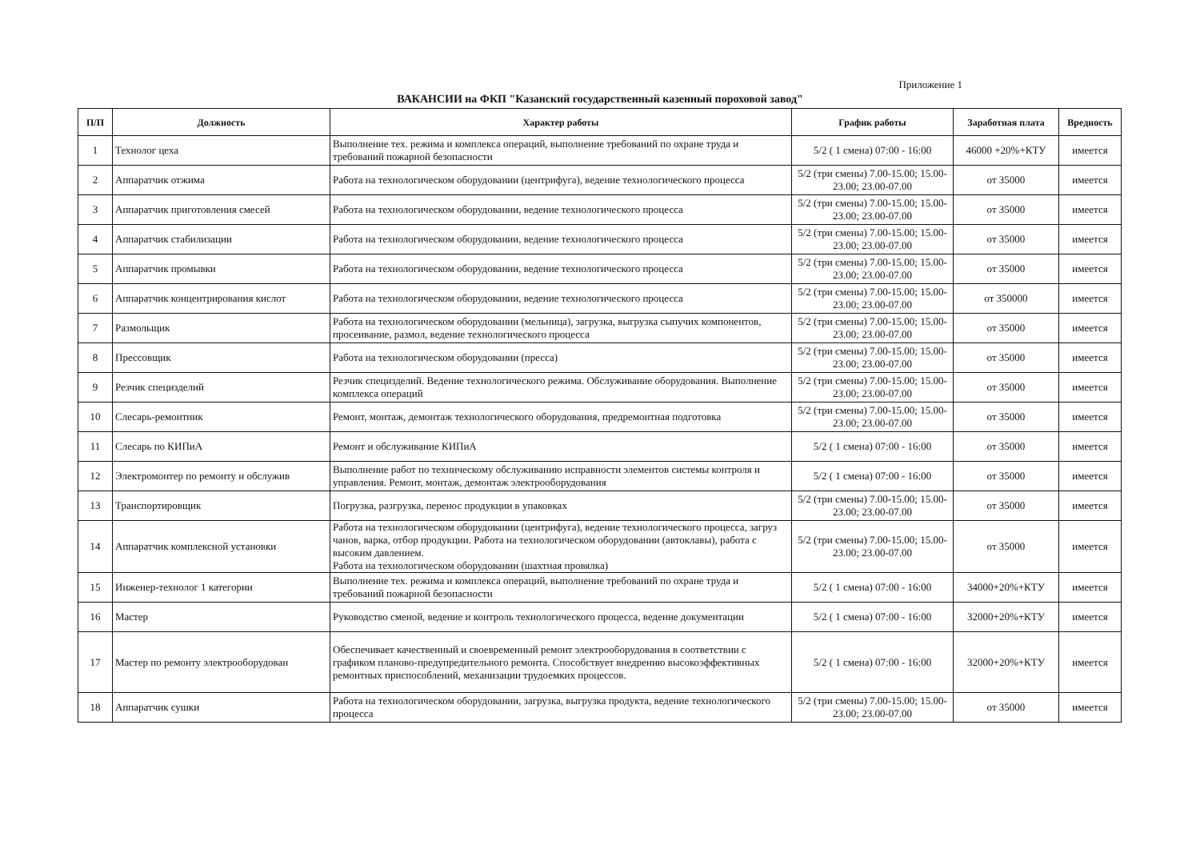Приложение 1
ВАКАНСИИ на ФКП "Казанский государственный казенный пороховой завод"
| П/П | Должность | Характер работы | График работы | Заработная плата | Вредность |
| --- | --- | --- | --- | --- | --- |
| 1 | Технолог цеха | Выполнение тех. режима и комплекса операций, выполнение требований по охране труда и требований пожарной безопасности | 5/2 ( 1 смена) 07:00 - 16:00 | 46000 +20%+КТУ | имеется |
| 2 | Аппаратчик отжима | Работа на технологическом оборудовании (центрифуга), ведение технологического процесса | 5/2 (три смены) 7.00-15.00; 15.00-23.00; 23.00-07.00 | от 35000 | имеется |
| 3 | Аппаратчик приготовления смесей | Работа на технологическом оборудовании, ведение технологического процесса | 5/2 (три смены) 7.00-15.00; 15.00-23.00; 23.00-07.00 | от 35000 | имеется |
| 4 | Аппаратчик стабилизации | Работа на технологическом оборудовании, ведение технологического процесса | 5/2 (три смены) 7.00-15.00; 15.00-23.00; 23.00-07.00 | от 35000 | имеется |
| 5 | Аппаратчик промывки | Работа на технологическом оборудовании, ведение технологического процесса | 5/2 (три смены) 7.00-15.00; 15.00-23.00; 23.00-07.00 | от 35000 | имеется |
| 6 | Аппаратчик концентрирования кислот | Работа на технологическом оборудовании, ведение технологического процесса | 5/2 (три смены) 7.00-15.00; 15.00-23.00; 23.00-07.00 | от 350000 | имеется |
| 7 | Размольщик | Работа на технологическом оборудовании (мельница), загрузка, выгрузка сыпучих компонентов, просеивание, размол, ведение технологического процесса | 5/2 (три смены) 7.00-15.00; 15.00-23.00; 23.00-07.00 | от 35000 | имеется |
| 8 | Прессовщик | Работа на технологическом оборудовании (пресса) | 5/2 (три смены) 7.00-15.00; 15.00-23.00; 23.00-07.00 | от 35000 | имеется |
| 9 | Резчик специзделий | Резчик специзделий. Ведение технологического режима. Обслуживание оборудования. Выполнение комплекса операций | 5/2 (три смены) 7.00-15.00; 15.00-23.00; 23.00-07.00 | от 35000 | имеется |
| 10 | Слесарь-ремонтник | Ремонт, монтаж, демонтаж технологического оборудования, предремонтная подготовка | 5/2 (три смены) 7.00-15.00; 15.00-23.00; 23.00-07.00 | от 35000 | имеется |
| 11 | Слесарь по КИПиА | Ремонт и обслуживание КИПиА | 5/2 ( 1 смена) 07:00 - 16:00 | от 35000 | имеется |
| 12 | Электромонтер по ремонту и обслужив | Выполнение работ по техническому обслуживанию исправности элементов системы контроля и управления. Ремонт, монтаж, демонтаж электрооборудования | 5/2 ( 1 смена) 07:00 - 16:00 | от 35000 | имеется |
| 13 | Транспортировщик | Погрузка, разгрузка, перенос продукции в упаковках | 5/2 (три смены) 7.00-15.00; 15.00-23.00; 23.00-07.00 | от 35000 | имеется |
| 14 | Аппаратчик комплексной установки | Работа на технологическом оборудовании (центрифуга), ведение технологического процесса, загруз чанов, варка, отбор продукции. Работа на технологическом оборудовании (автоклавы), работа с высоким давлением. Работа на технологическом оборудовании (шахтная провялка) | 5/2 (три смены) 7.00-15.00; 15.00-23.00; 23.00-07.00 | от 35000 | имеется |
| 15 | Инженер-технолог 1 категории | Выполнение тех. режима и комплекса операций, выполнение требований по охране труда и требований пожарной безопасности | 5/2 ( 1 смена) 07:00 - 16:00 | 34000+20%+КТУ | имеется |
| 16 | Мастер | Руководство сменой, ведение и контроль технологического процесса, ведение документации | 5/2 ( 1 смена) 07:00 - 16:00 | 32000+20%+КТУ | имеется |
| 17 | Мастер по ремонту электрооборудован | Обеспечивает качественный и своевременный ремонт электрооборудования в соответствии с графиком планово-предупредительного ремонта. Способствует внедрению высокоэффективных ремонтных приспособлений, механизации трудоемких процессов. | 5/2 ( 1 смена) 07:00 - 16:00 | 32000+20%+КТУ | имеется |
| 18 | Аппаратчик сушки | Работа на технологическом оборудовании, загрузка, выгрузка продукта, ведение технологического процесса | 5/2 (три смены) 7.00-15.00; 15.00-23.00; 23.00-07.00 | от 35000 | имеется |